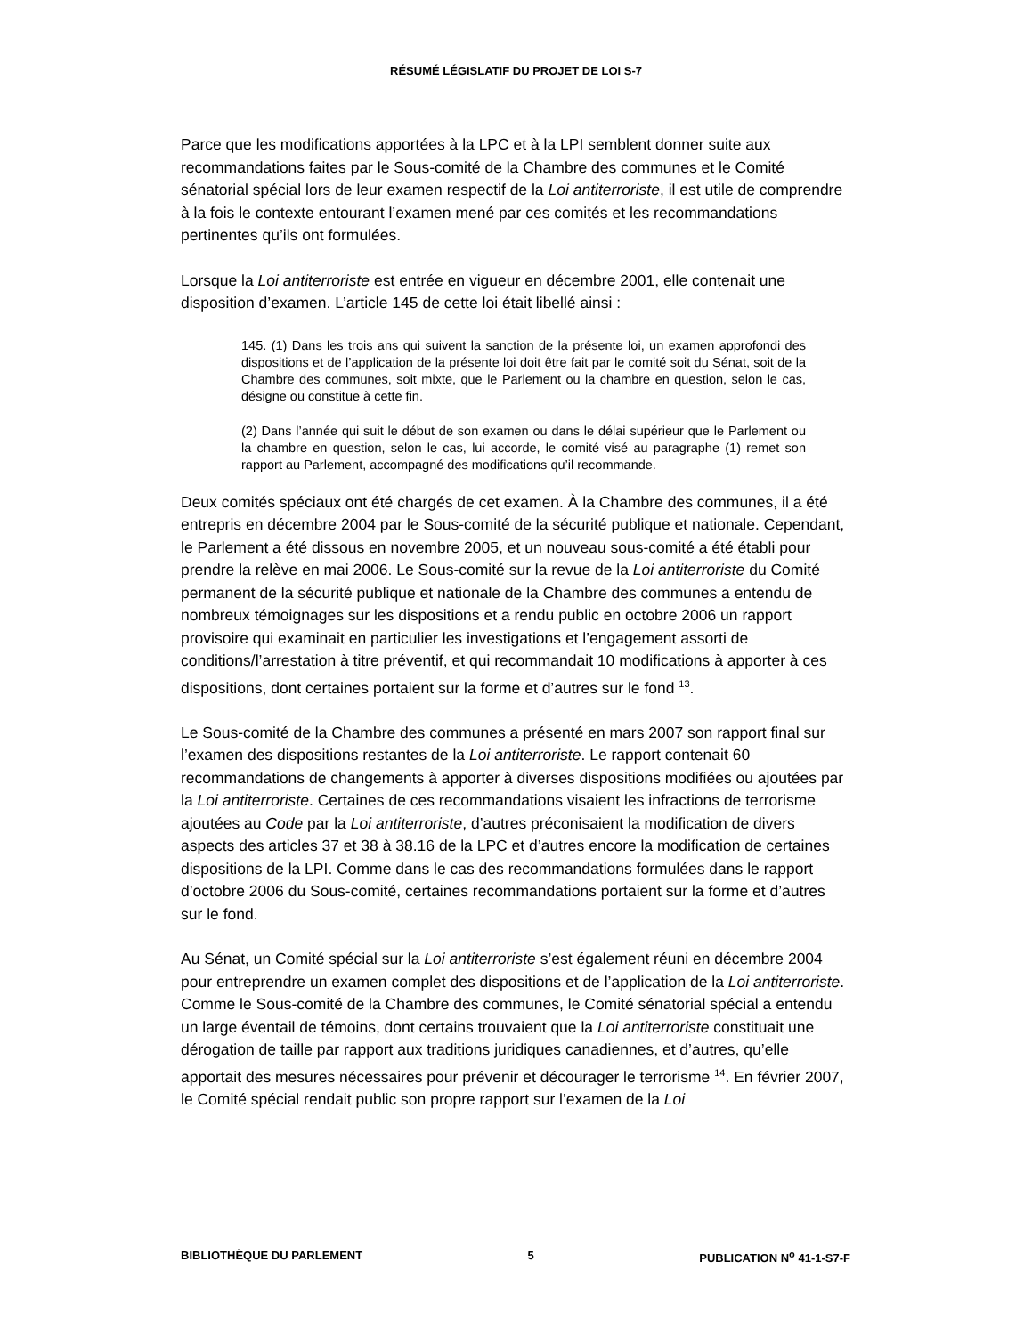RÉSUMÉ LÉGISLATIF DU PROJET DE LOI S-7
Parce que les modifications apportées à la LPC et à la LPI semblent donner suite aux recommandations faites par le Sous-comité de la Chambre des communes et le Comité sénatorial spécial lors de leur examen respectif de la Loi antiterroriste, il est utile de comprendre à la fois le contexte entourant l’examen mené par ces comités et les recommandations pertinentes qu’ils ont formulées.
Lorsque la Loi antiterroriste est entrée en vigueur en décembre 2001, elle contenait une disposition d’examen. L’article 145 de cette loi était libellé ainsi :
145. (1) Dans les trois ans qui suivent la sanction de la présente loi, un examen approfondi des dispositions et de l’application de la présente loi doit être fait par le comité soit du Sénat, soit de la Chambre des communes, soit mixte, que le Parlement ou la chambre en question, selon le cas, désigne ou constitue à cette fin.
(2) Dans l’année qui suit le début de son examen ou dans le délai supérieur que le Parlement ou la chambre en question, selon le cas, lui accorde, le comité visé au paragraphe (1) remet son rapport au Parlement, accompagné des modifications qu’il recommande.
Deux comités spéciaux ont été chargés de cet examen. À la Chambre des communes, il a été entrepris en décembre 2004 par le Sous-comité de la sécurité publique et nationale. Cependant, le Parlement a été dissous en novembre 2005, et un nouveau sous-comité a été établi pour prendre la relève en mai 2006. Le Sous-comité sur la revue de la Loi antiterroriste du Comité permanent de la sécurité publique et nationale de la Chambre des communes a entendu de nombreux témoignages sur les dispositions et a rendu public en octobre 2006 un rapport provisoire qui examinait en particulier les investigations et l’engagement assorti de conditions/l’arrestation à titre préventif, et qui recommandait 10 modifications à apporter à ces dispositions, dont certaines portaient sur la forme et d’autres sur le fond <sup>13</sup>.
Le Sous-comité de la Chambre des communes a présenté en mars 2007 son rapport final sur l’examen des dispositions restantes de la Loi antiterroriste. Le rapport contenait 60 recommandations de changements à apporter à diverses dispositions modifiées ou ajoutées par la Loi antiterroriste. Certaines de ces recommandations visaient les infractions de terrorisme ajoutées au Code par la Loi antiterroriste, d’autres préconisaient la modification de divers aspects des articles 37 et 38 à 38.16 de la LPC et d’autres encore la modification de certaines dispositions de la LPI. Comme dans le cas des recommandations formulées dans le rapport d’octobre 2006 du Sous-comité, certaines recommandations portaient sur la forme et d’autres sur le fond.
Au Sénat, un Comité spécial sur la Loi antiterroriste s’est également réuni en décembre 2004 pour entreprendre un examen complet des dispositions et de l’application de la Loi antiterroriste. Comme le Sous-comité de la Chambre des communes, le Comité sénatorial spécial a entendu un large éventail de témoins, dont certains trouvaient que la Loi antiterroriste constituait une dérogation de taille par rapport aux traditions juridiques canadiennes, et d’autres, qu’elle apportait des mesures nécessaires pour prévenir et décourager le terrorisme <sup>14</sup>. En février 2007, le Comité spécial rendait public son propre rapport sur l’examen de la Loi
BIBLIOTHÈQUE DU PARLEMENT 5 PUBLICATION N<sup>o</sup> 41-1-S7-F